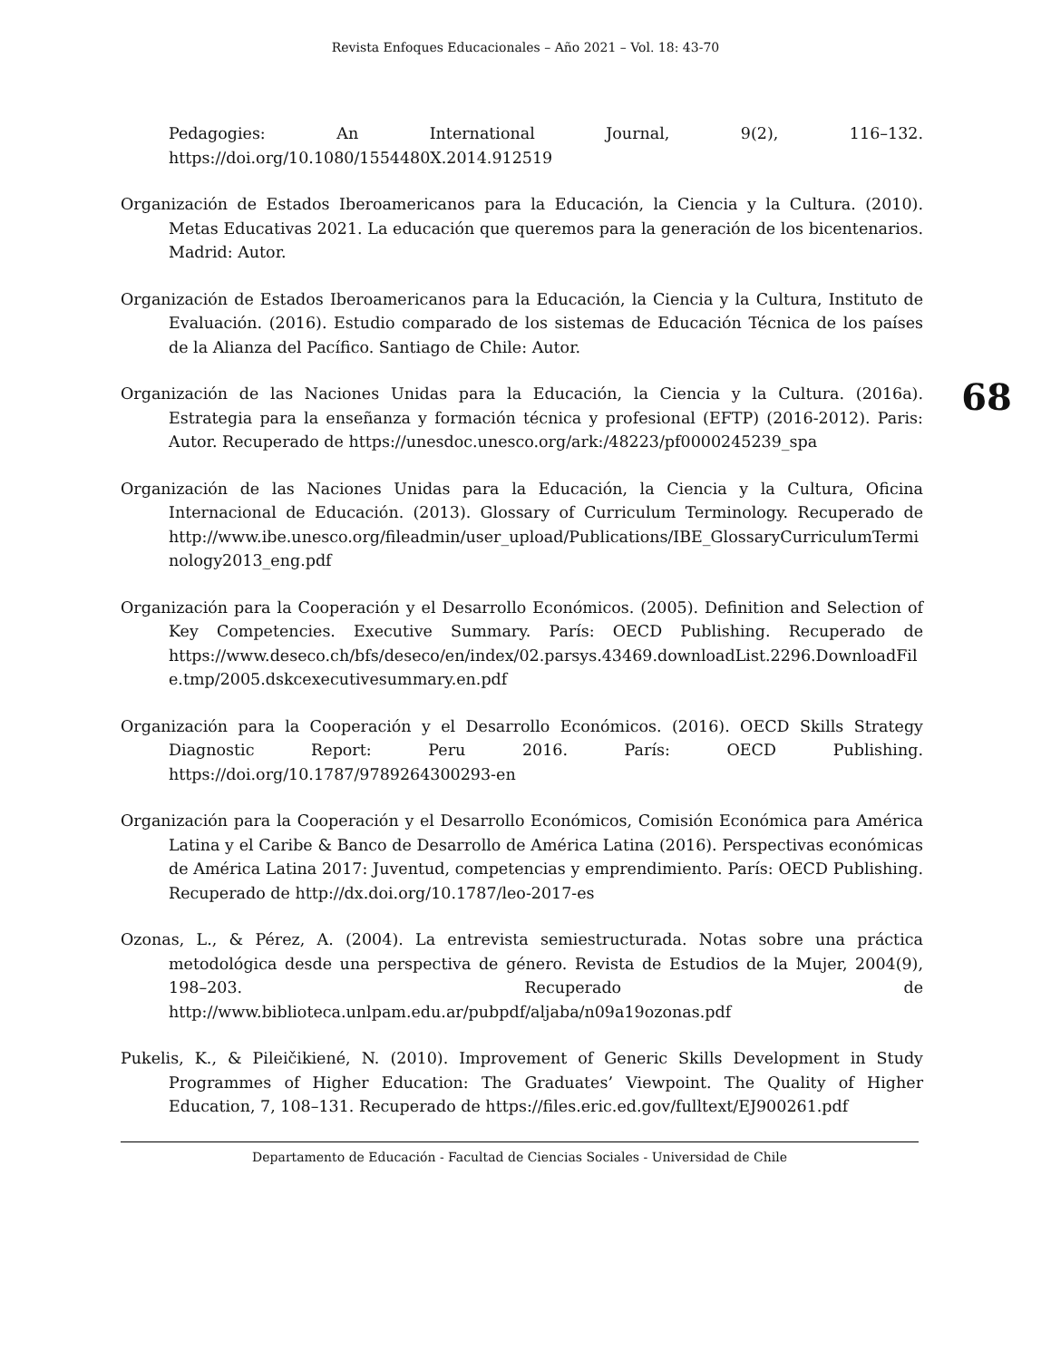Revista Enfoques Educacionales – Año 2021 – Vol. 18: 43-70
Pedagogies: An International Journal, 9(2), 116–132. https://doi.org/10.1080/1554480X.2014.912519
Organización de Estados Iberoamericanos para la Educación, la Ciencia y la Cultura. (2010). Metas Educativas 2021. La educación que queremos para la generación de los bicentenarios. Madrid: Autor.
Organización de Estados Iberoamericanos para la Educación, la Ciencia y la Cultura, Instituto de Evaluación. (2016). Estudio comparado de los sistemas de Educación Técnica de los países de la Alianza del Pacífico. Santiago de Chile: Autor.
Organización de las Naciones Unidas para la Educación, la Ciencia y la Cultura. (2016a). Estrategia para la enseñanza y formación técnica y profesional (EFTP) (2016-2012). Paris: Autor. Recuperado de https://unesdoc.unesco.org/ark:/48223/pf0000245239_spa
Organización de las Naciones Unidas para la Educación, la Ciencia y la Cultura, Oficina Internacional de Educación. (2013). Glossary of Curriculum Terminology. Recuperado de http://www.ibe.unesco.org/fileadmin/user_upload/Publications/IBE_GlossaryCurriculumTerminology2013_eng.pdf
Organización para la Cooperación y el Desarrollo Económicos. (2005). Definition and Selection of Key Competencies. Executive Summary. París: OECD Publishing. Recuperado de https://www.deseco.ch/bfs/deseco/en/index/02.parsys.43469.downloadList.2296.DownloadFile.tmp/2005.dskcexecutivesummary.en.pdf
Organización para la Cooperación y el Desarrollo Económicos. (2016). OECD Skills Strategy Diagnostic Report: Peru 2016. París: OECD Publishing. https://doi.org/10.1787/9789264300293-en
Organización para la Cooperación y el Desarrollo Económicos, Comisión Económica para América Latina y el Caribe & Banco de Desarrollo de América Latina (2016). Perspectivas económicas de América Latina 2017: Juventud, competencias y emprendimiento. París: OECD Publishing. Recuperado de http://dx.doi.org/10.1787/leo-2017-es
Ozonas, L., & Pérez, A. (2004). La entrevista semiestructurada. Notas sobre una práctica metodológica desde una perspectiva de género. Revista de Estudios de la Mujer, 2004(9), 198–203. Recuperado de http://www.biblioteca.unlpam.edu.ar/pubpdf/aljaba/n09a19ozonas.pdf
Pukelis, K., & Pileičikiené, N. (2010). Improvement of Generic Skills Development in Study Programmes of Higher Education: The Graduates’ Viewpoint. The Quality of Higher Education, 7, 108–131. Recuperado de https://files.eric.ed.gov/fulltext/EJ900261.pdf
68
Departamento de Educación - Facultad de Ciencias Sociales - Universidad de Chile